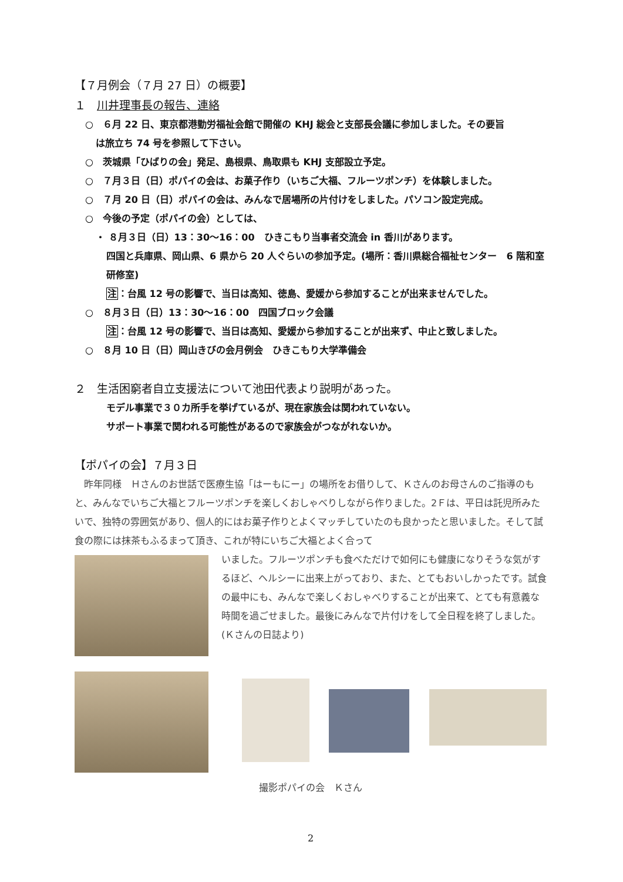【７月例会（７月 27 日）の概要】
１　川井理事長の報告、連絡
○　６月 22 日、東京都港勤労福祉会館で開催の KHJ 総会と支部長会議に参加しました。その要旨
は旅立ち 74 号を参照して下さい。
○　茨城県「ひばりの会」発足、島根県、鳥取県も KHJ 支部設立予定。
○　７月３日（日）ポパイの会は、お菓子作り（いちご大福、フルーツポンチ）を体験しました。
○　７月 20 日（日）ポパイの会は、みんなで居場所の片付けをしました。パソコン設定完成。
○　今後の予定（ポパイの会）としては、
・ ８月３日（日）13：30〜16：00　ひきこもり当事者交流会 in 香川があります。
四国と兵庫県、岡山県、6 県から 20 人ぐらいの参加予定。(場所：香川県総合福祉センター　6 階和室研修室)
注：台風 12 号の影響で、当日は高知、徳島、愛媛から参加することが出来ませんでした。
○　８月３日（日）13：30〜16：00　四国ブロック会議
注：台風 12 号の影響で、当日は高知、愛媛から参加することが出来ず、中止と致しました。
○　８月 10 日（日）岡山きびの会月例会　ひきこもり大学準備会
２　生活困窮者自立支援法について池田代表より説明があった。
モデル事業で３０カ所手を挙げているが、現在家族会は関われていない。
サポート事業で関われる可能性があるので家族会がつながれないか。
【ポパイの会】７月３日
　昨年同様　Ｈさんのお世話で医療生協「はーもにー」の場所をお借りして、Ｋさんのお母さんのご指導のもと、みんなでいちご大福とフルーツポンチを楽しくおしゃべりしながら作りました。2Ｆは、平日は託児所みたいで、独特の雰囲気があり、個人的にはお菓子作りとよくマッチしていたのも良かったと思いました。そして試食の際には抹茶もふるまって頂き、これが特にいちご大福とよく合って
いました。フルーツポンチも食べただけで如何にも健康になりそうな気がするほど、ヘルシーに出来上がっており、また、とてもおいしかったです。試食の最中にも、みんなで楽しくおしゃべりすることが出来て、とても有意義な時間を過ごせました。最後にみんなで片付けをして全日程を終了しました。(Ｋさんの日誌より)
撮影ポパイの会　Ｋさん
2